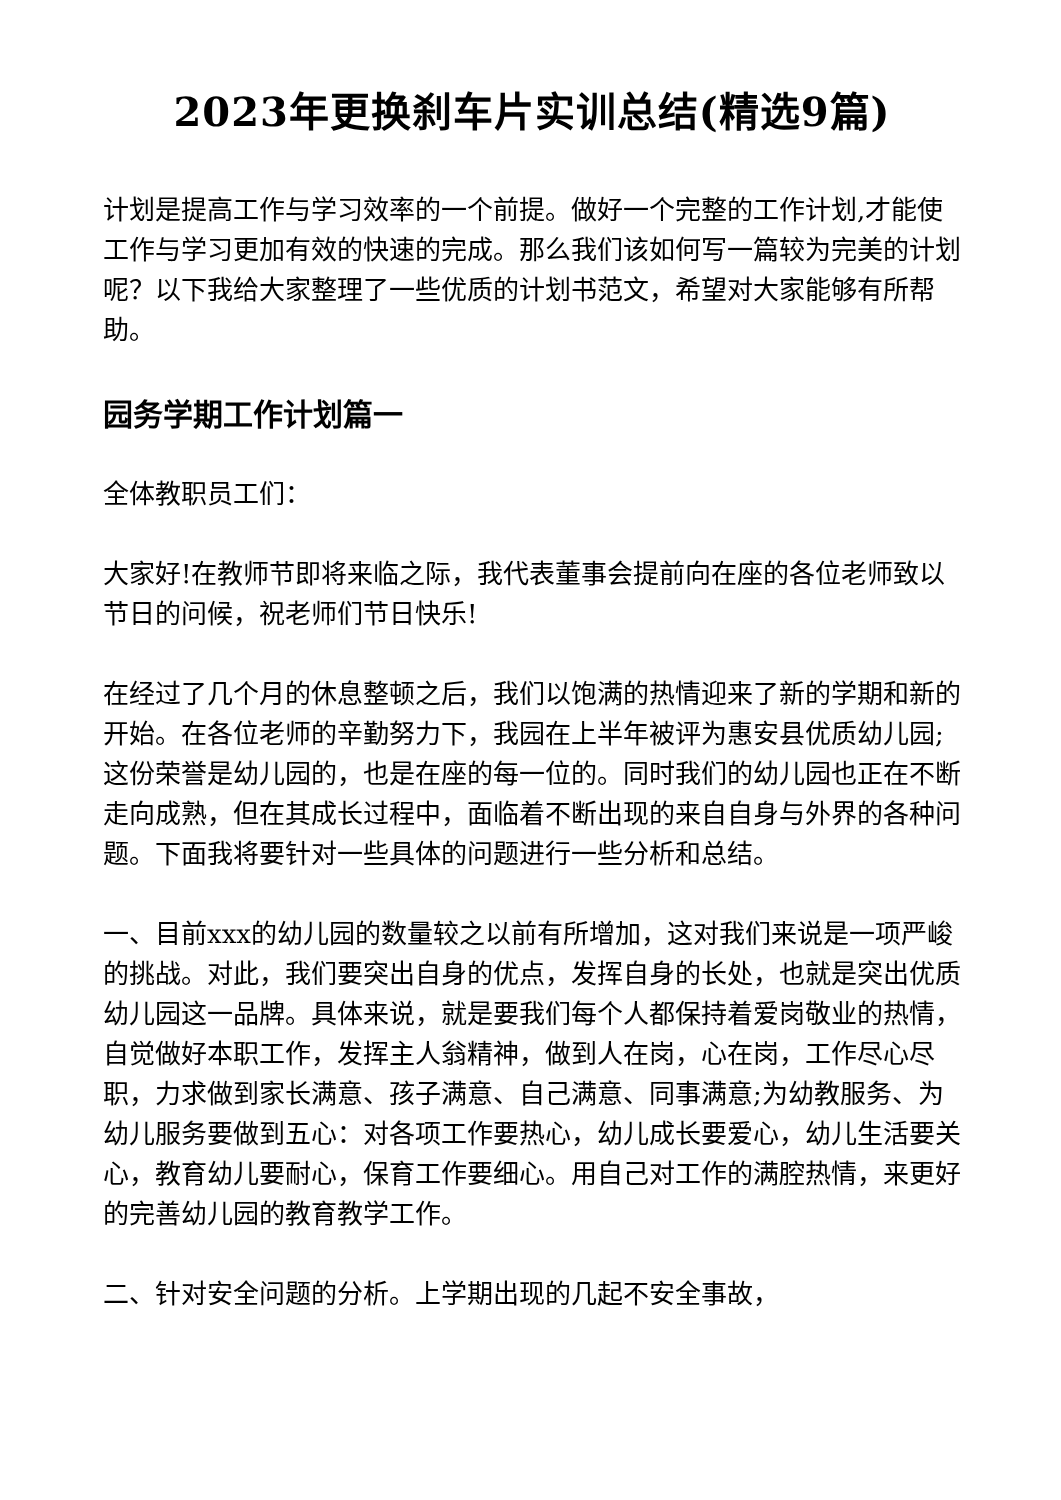2023年更换刹车片实训总结(精选9篇)
计划是提高工作与学习效率的一个前提。做好一个完整的工作计划,才能使工作与学习更加有效的快速的完成。那么我们该如何写一篇较为完美的计划呢？以下我给大家整理了一些优质的计划书范文，希望对大家能够有所帮助。
园务学期工作计划篇一
全体教职员工们：
大家好!在教师节即将来临之际，我代表董事会提前向在座的各位老师致以节日的问候，祝老师们节日快乐!
在经过了几个月的休息整顿之后，我们以饱满的热情迎来了新的学期和新的开始。在各位老师的辛勤努力下，我园在上半年被评为惠安县优质幼儿园;这份荣誉是幼儿园的，也是在座的每一位的。同时我们的幼儿园也正在不断走向成熟，但在其成长过程中，面临着不断出现的来自自身与外界的各种问题。下面我将要针对一些具体的问题进行一些分析和总结。
一、目前xxx的幼儿园的数量较之以前有所增加，这对我们来说是一项严峻的挑战。对此，我们要突出自身的优点，发挥自身的长处，也就是突出优质幼儿园这一品牌。具体来说，就是要我们每个人都保持着爱岗敬业的热情，自觉做好本职工作，发挥主人翁精神，做到人在岗，心在岗，工作尽心尽职，力求做到家长满意、孩子满意、自己满意、同事满意;为幼教服务、为幼儿服务要做到五心：对各项工作要热心，幼儿成长要爱心，幼儿生活要关心，教育幼儿要耐心，保育工作要细心。用自己对工作的满腔热情，来更好的完善幼儿园的教育教学工作。
二、针对安全问题的分析。上学期出现的几起不安全事故，